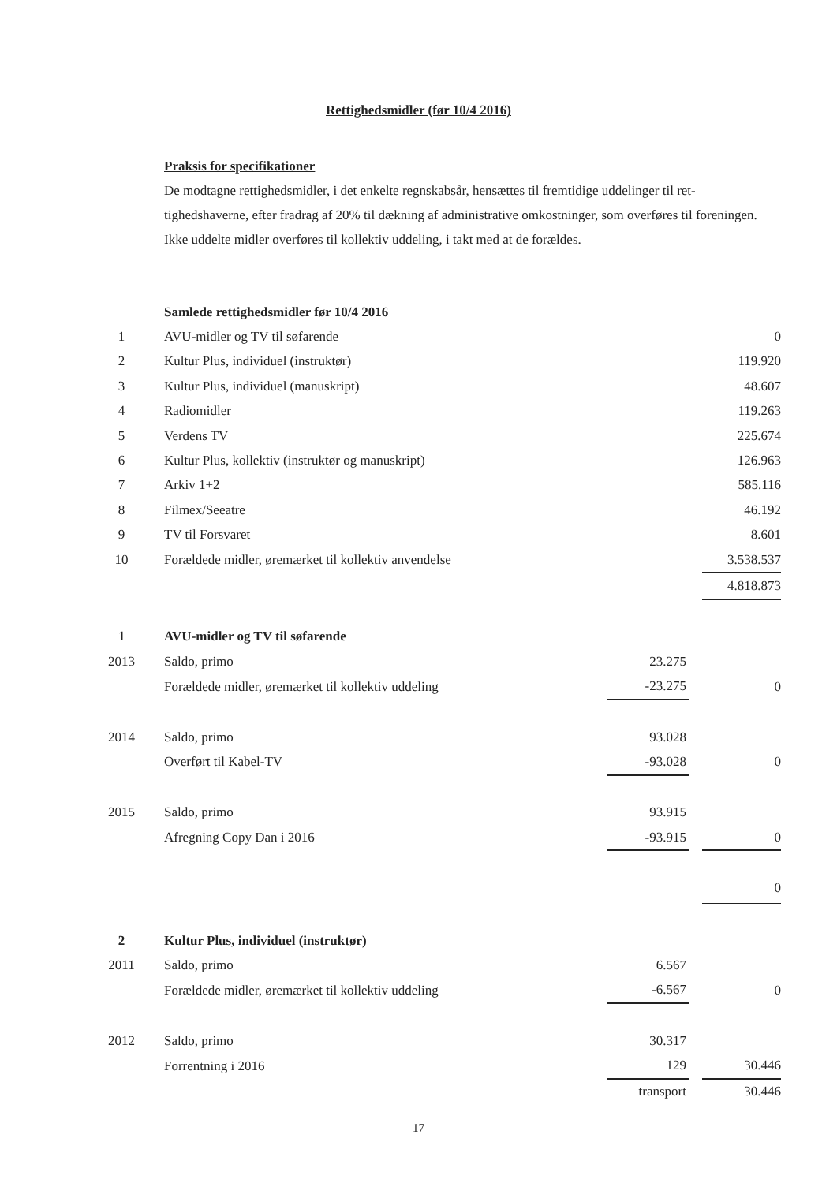Rettighedsmidler (før 10/4 2016)
Praksis for specifikationer
De modtagne rettighedsmidler, i det enkelte regnskabsår, hensættes til fremtidige uddelinger til ret­tighedshaverne, efter fradrag af 20% til dækning af administrative omkostninger, som overføres til foreningen.
Ikke uddelte midler overføres til kollektiv uddeling, i takt med at de forældes.
| | Samlede rettighedsmidler før 10/4 2016 | | | |
| 1 | AVU-midler og TV til søfarende | | | 0 |
| 2 | Kultur Plus, individuel (instruktør) | | | 119.920 |
| 3 | Kultur Plus, individuel (manuskript) | | | 48.607 |
| 4 | Radiomidler | | | 119.263 |
| 5 | Verdens TV | | | 225.674 |
| 6 | Kultur Plus, kollektiv (instruktør og manuskript) | | | 126.963 |
| 7 | Arkiv 1+2 | | | 585.116 |
| 8 | Filmex/Seeatre | | | 46.192 |
| 9 | TV til Forsvaret | | | 8.601 |
| 10 | Forældede midler, øremærket til kollektiv anvendelse | | | 3.538.537 |
| | | | | 4.818.873 |
| 1 | AVU-midler og TV til søfarende | | | |
| 2013 | Saldo, primo | 23.275 | | |
| | Forældede midler, øremærket til kollektiv uddeling | -23.275 | | 0 |
| 2014 | Saldo, primo | 93.028 | | |
| | Overført til Kabel-TV | -93.028 | | 0 |
| 2015 | Saldo, primo | 93.915 | | |
| | Afregning Copy Dan i 2016 | -93.915 | | 0 |
| | | | | 0 |
| 2 | Kultur Plus, individuel (instruktør) | | | |
| 2011 | Saldo, primo | 6.567 | | |
| | Forældede midler, øremærket til kollektiv uddeling | -6.567 | | 0 |
| 2012 | Saldo, primo | 30.317 | | |
| | Forrentning i 2016 | 129 | | 30.446 |
| | | transport | | 30.446 |
17